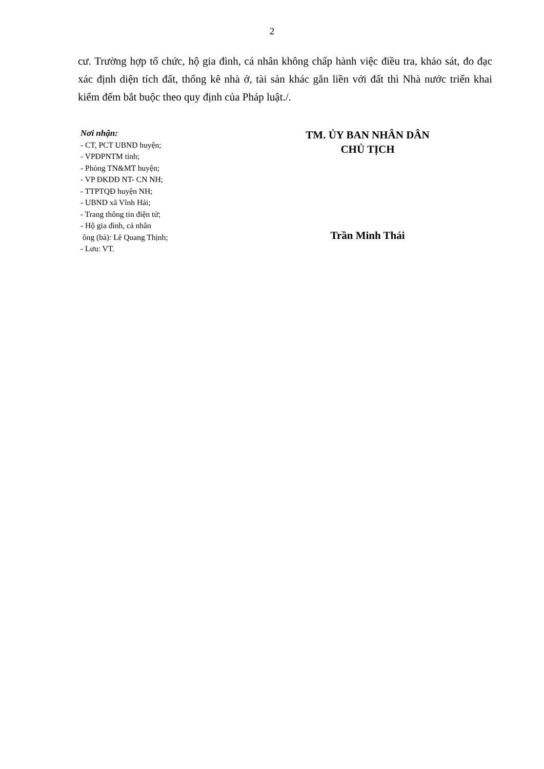2
cư. Trường hợp tổ chức, hộ gia đình, cá nhân không chấp hành việc điều tra, khảo sát, đo đạc xác định diện tích đất, thống kê nhà ở, tài sản khác gắn liền với đất thì Nhà nước triển khai kiểm đếm bắt buộc theo quy định của Pháp luật./.
Nơi nhận:
- CT, PCT UBND huyện;
- VPĐPNTM tỉnh;
- Phòng TN&MT huyện;
- VP ĐKĐĐ NT- CN NH;
- TTPTQĐ huyện NH;
- UBND xã Vĩnh Hải;
- Trang thông tin điện tử;
- Hộ gia đình, cá nhân
ông (bà): Lê Quang Thịnh;
- Lưu: VT.
TM. ỦY BAN NHÂN DÂN
CHỦ TỊCH
Trần Minh Thái